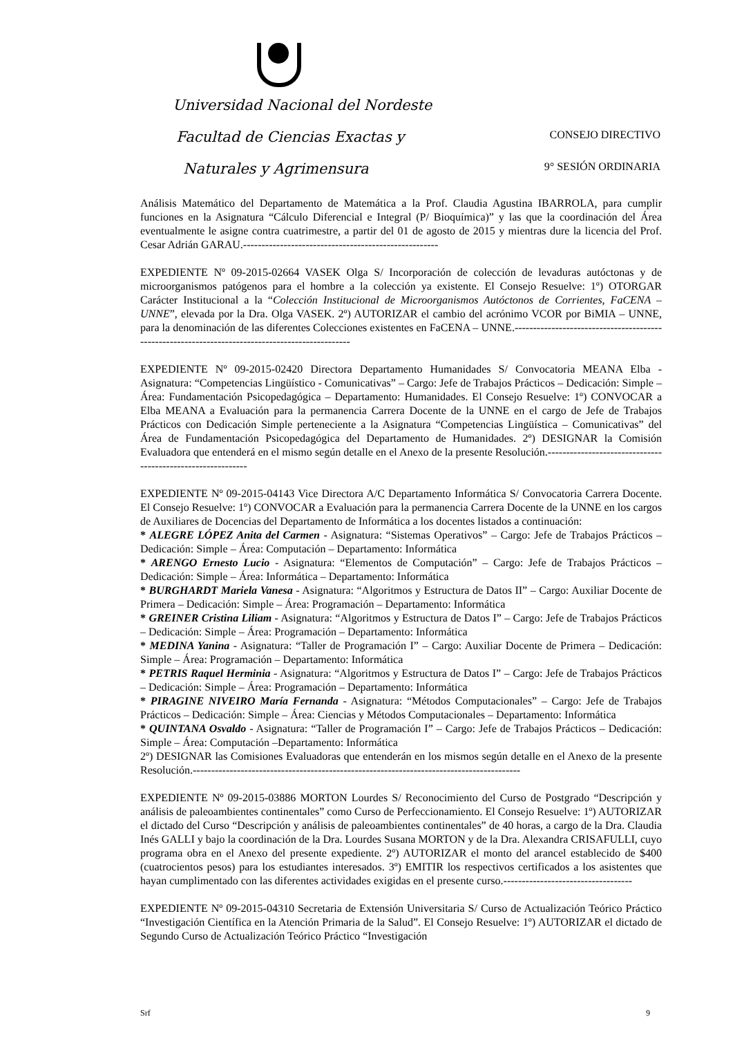Universidad Nacional del Nordeste
Facultad de Ciencias Exactas y CONSEJO DIRECTIVO
Naturales y Agrimensura 9° SESIÓN ORDINARIA
Análisis Matemático del Departamento de Matemática a la Prof. Claudia Agustina IBARROLA, para cumplir funciones en la Asignatura “Cálculo Diferencial e Integral (P/ Bioquímica)” y las que la coordinación del Área eventualmente le asigne contra cuatrimestre, a partir del 01 de agosto de 2015 y mientras dure la licencia del Prof. Cesar Adrián GARAU.-----------------------------------------------------
EXPEDIENTE Nº 09-2015-02664 VASEK Olga S/ Incorporación de colección de levaduras autóctonas y de microorganismos patógenos para el hombre a la colección ya existente. El Consejo Resuelve: 1º) OTORGAR Carácter Institucional a la “Colección Institucional de Microorganismos Autóctonos de Corrientes, FaCENA – UNNE”, elevada por la Dra. Olga VASEK. 2º) AUTORIZAR el cambio del acrónimo VCOR por BiMIA – UNNE, para la denominación de las diferentes Colecciones existentes en FaCENA – UNNE.-------------------------------------------------------------------------------------------------
EXPEDIENTE Nº 09-2015-02420 Directora Departamento Humanidades S/ Convocatoria MEANA Elba - Asignatura: “Competencias Lingüístico - Comunicativas” – Cargo: Jefe de Trabajos Prácticos – Dedicación: Simple – Área: Fundamentación Psicopedagógica – Departamento: Humanidades. El Consejo Resuelve: 1º) CONVOCAR a Elba MEANA a Evaluación para la permanencia Carrera Docente de la UNNE en el cargo de Jefe de Trabajos Prácticos con Dedicación Simple perteneciente a la Asignatura “Competencias Lingüística – Comunicativas” del Área de Fundamentación Psicopedagógica del Departamento de Humanidades. 2º) DESIGNAR la Comisión Evaluadora que entenderá en el mismo según detalle en el Anexo de la presente Resolución.------------------------------------------------------------
EXPEDIENTE Nº 09-2015-04143 Vice Directora A/C Departamento Informática S/ Convocatoria Carrera Docente. El Consejo Resuelve: 1º) CONVOCAR a Evaluación para la permanencia Carrera Docente de la UNNE en los cargos de Auxiliares de Docencias del Departamento de Informática a los docentes listados a continuación:
* ALEGRE LÓPEZ Anita del Carmen - Asignatura: “Sistemas Operativos” – Cargo: Jefe de Trabajos Prácticos – Dedicación: Simple – Área: Computación – Departamento: Informática
* ARENGO Ernesto Lucio - Asignatura: “Elementos de Computación” – Cargo: Jefe de Trabajos Prácticos – Dedicación: Simple – Área: Informática – Departamento: Informática
* BURGHARDT Mariela Vanesa - Asignatura: “Algoritmos y Estructura de Datos II” – Cargo: Auxiliar Docente de Primera – Dedicación: Simple – Área: Programación – Departamento: Informática
* GREINER Cristina Liliam - Asignatura: “Algoritmos y Estructura de Datos I” – Cargo: Jefe de Trabajos Prácticos – Dedicación: Simple – Área: Programación – Departamento: Informática
* MEDINA Yanina - Asignatura: “Taller de Programación I” – Cargo: Auxiliar Docente de Primera – Dedicación: Simple – Área: Programación – Departamento: Informática
* PETRIS Raquel Herminia - Asignatura: “Algoritmos y Estructura de Datos I” – Cargo: Jefe de Trabajos Prácticos – Dedicación: Simple – Área: Programación – Departamento: Informática
* PIRAGINE NIVEIRO María Fernanda - Asignatura: “Métodos Computacionales” – Cargo: Jefe de Trabajos Prácticos – Dedicación: Simple – Área: Ciencias y Métodos Computacionales – Departamento: Informática
* QUINTANA Osvaldo - Asignatura: “Taller de Programación I” – Cargo: Jefe de Trabajos Prácticos – Dedicación: Simple – Área: Computación –Departamento: Informática
2º) DESIGNAR las Comisiones Evaluadoras que entenderán en los mismos según detalle en el Anexo de la presente Resolución.-----------------------------------------------------------------------------------------
EXPEDIENTE Nº 09-2015-03886 MORTON Lourdes S/ Reconocimiento del Curso de Postgrado “Descripción y análisis de paleoambientes continentales” como Curso de Perfeccionamiento. El Consejo Resuelve: 1º) AUTORIZAR el dictado del Curso “Descripción y análisis de paleoambientes continentales” de 40 horas, a cargo de la Dra. Claudia Inés GALLI y bajo la coordinación de la Dra. Lourdes Susana MORTON y de la Dra. Alexandra CRISAFULLI, cuyo programa obra en el Anexo del presente expediente. 2º) AUTORIZAR el monto del arancel establecido de $400 (cuatrocientos pesos) para los estudiantes interesados. 3º) EMITIR los respectivos certificados a los asistentes que hayan cumplimentado con las diferentes actividades exigidas en el presente curso.-----------------------------------
EXPEDIENTE Nº 09-2015-04310 Secretaria de Extensión Universitaria S/ Curso de Actualización Teórico Práctico “Investigación Científica en la Atención Primaria de la Salud”. El Consejo Resuelve: 1º) AUTORIZAR el dictado de Segundo Curso de Actualización Teórico Práctico “Investigación
Srf 9